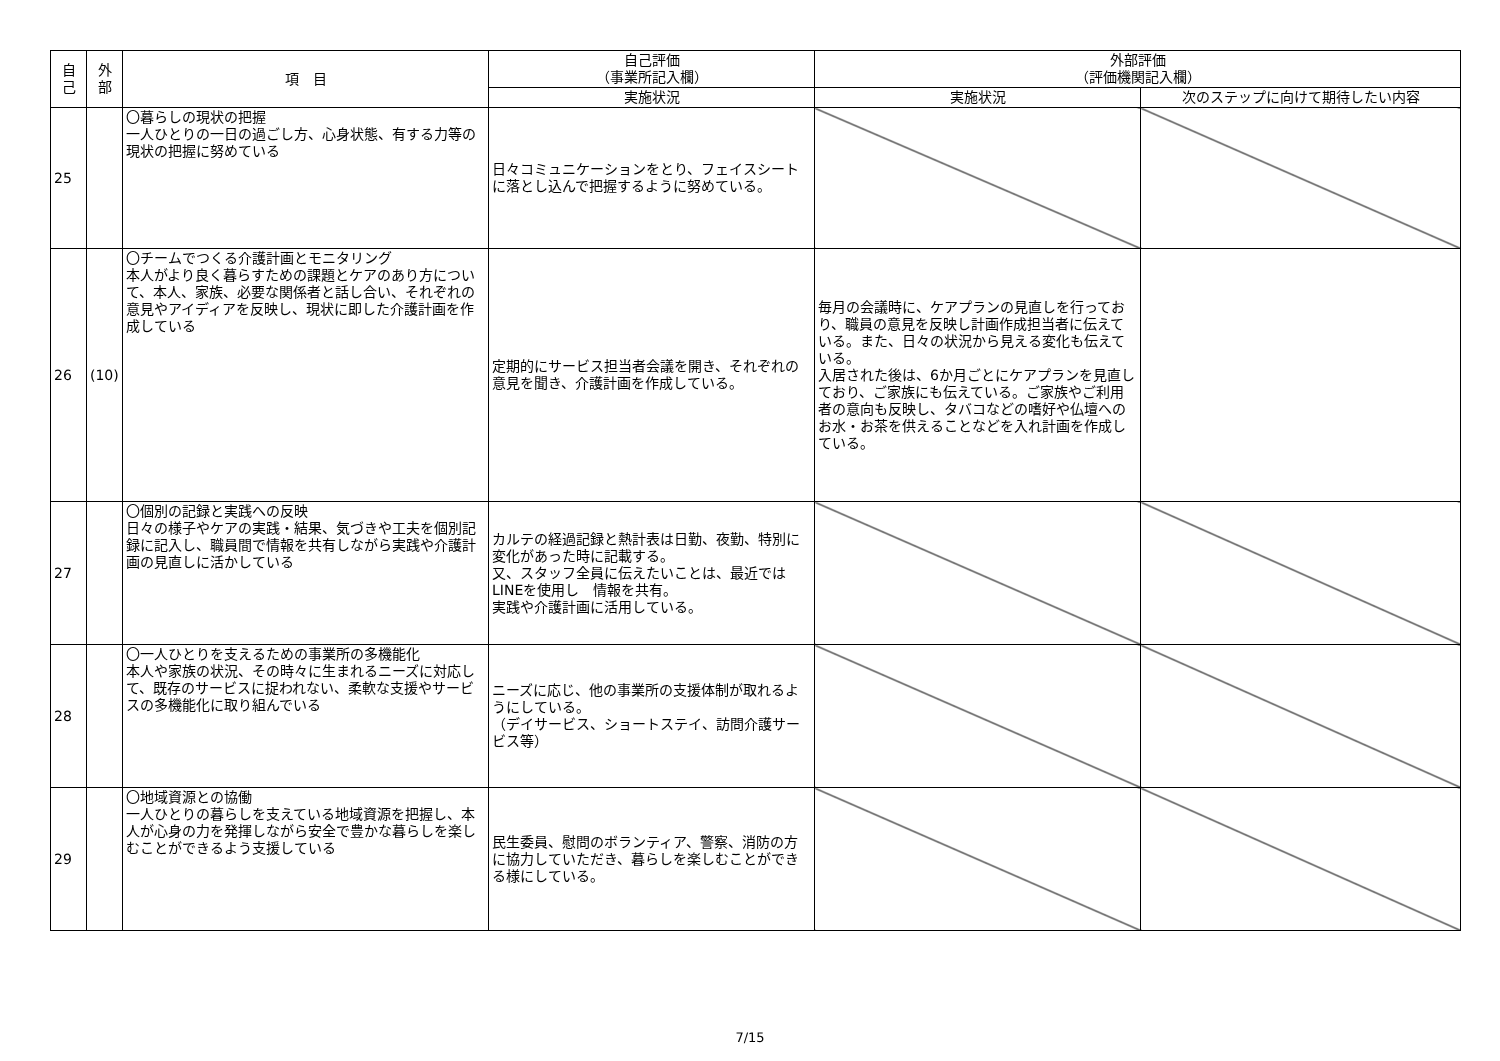| 自 己 | 外 部 | 項 目 | 自己評価 （事業所記入欄） | 外部評価 （評価機関記入欄） | |
| --- | --- | --- | --- | --- | --- |
| | | | 実施状況 | 実施状況 | 次のステップに向けて期待したい内容 |
| 25 | | 〇暮らしの現状の把握 一人ひとりの一日の過ごし方、心身状態、有する力等の現状の把握に努めている | 日々コミュニケーションをとり、フェイスシートに落とし込んで把握するように努めている。 | | |
| 26 | (10) | 〇チームでつくる介護計画とモニタリング 本人がより良く暮らすための課題とケアのあり方について、本人、家族、必要な関係者と話し合い、それぞれの意見やアイディアを反映し、現状に即した介護計画を作成している | 定期的にサービス担当者会議を開き、それぞれの意見を聞き、介護計画を作成している。 | 毎月の会議時に、ケアプランの見直しを行っており、職員の意見を反映し計画作成担当者に伝えている。また、日々の状況から見える変化も伝えている。 入居された後は、6か月ごとにケアプランを見直しており、ご家族にも伝えている。ご家族やご利用者の意向も反映し、タバコなどの嗜好や仏壇へのお水・お茶を供えることなどを入れ計画を作成している。 | |
| 27 | | 〇個別の記録と実践への反映 日々の様子やケアの実践・結果、気づきや工夫を個別記録に記入し、職員間で情報を共有しながら実践や介護計画の見直しに活かしている | カルテの経過記録と熱計表は日勤、夜勤、特別に変化があった時に記載する。 又、スタッフ全員に伝えたいことは、最近ではLINEを使用し 情報を共有。 実践や介護計画に活用している。 | | |
| 28 | | 〇一人ひとりを支えるための事業所の多機能化 本人や家族の状況、その時々に生まれるニーズに対応して、既存のサービスに捉われない、柔軟な支援やサービスの多機能化に取り組んでいる | ニーズに応じ、他の事業所の支援体制が取れるようにしている。 （デイサービス、ショートステイ、訪問介護サービス等） | | |
| 29 | | 〇地域資源との協働 一人ひとりの暮らしを支えている地域資源を把握し、本人が心身の力を発揮しながら安全で豊かな暮らしを楽しむことができるよう支援している | 民生委員、慰問のボランティア、警察、消防の方に協力していただき、暮らしを楽しむことができる様にしている。 | | |
7/15